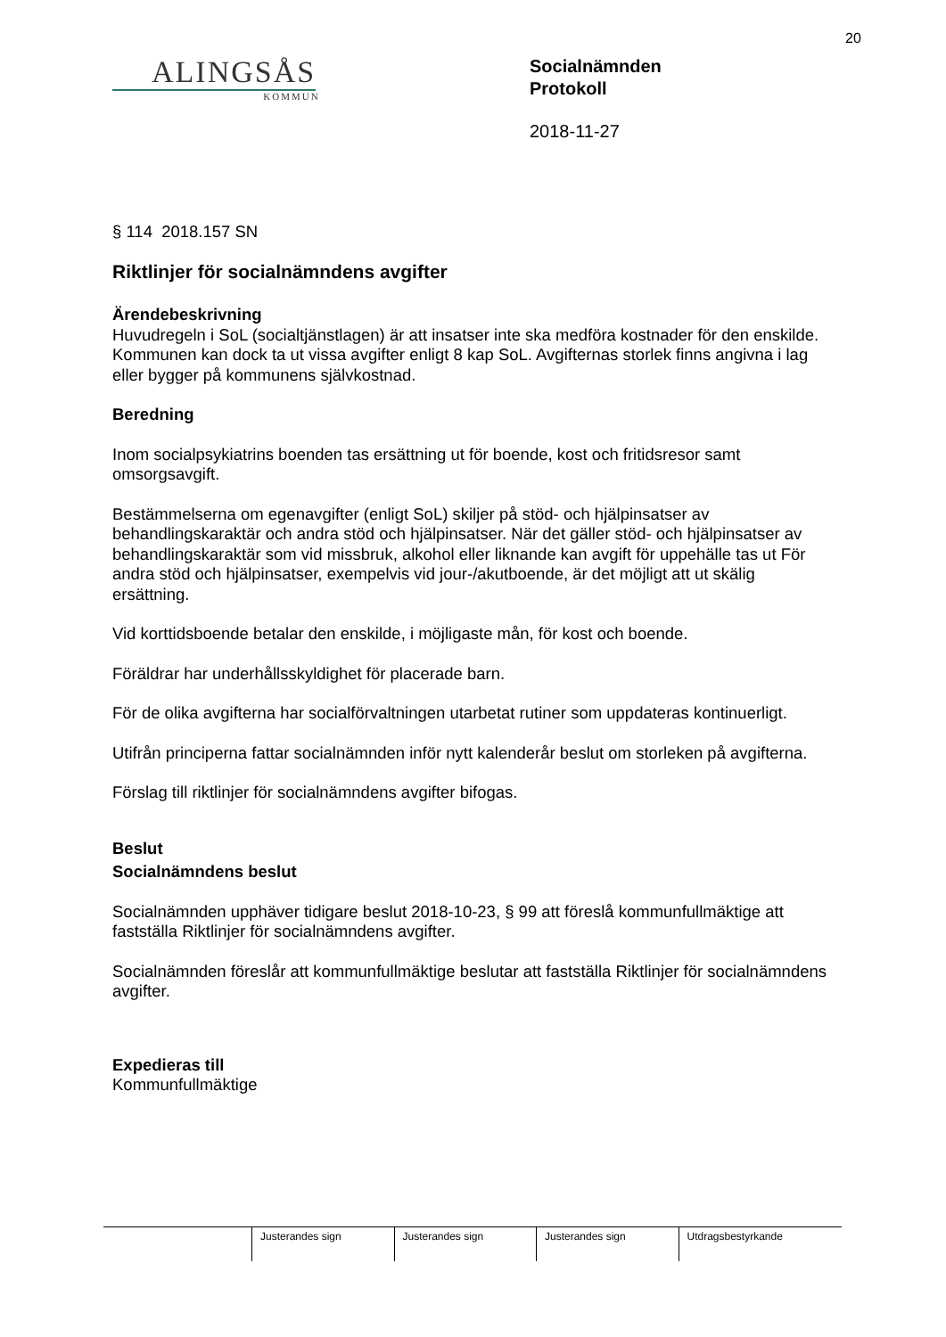20
ALINGSÅS
KOMMUN
Socialnämnden
Protokoll
2018-11-27
§ 114 2018.157 SN
Riktlinjer för socialnämndens avgifter
Ärendebeskrivning
Huvudregeln i SoL (socialtjänstlagen) är att insatser inte ska medföra kostnader för den enskilde. Kommunen kan dock ta ut vissa avgifter enligt 8 kap SoL. Avgifternas storlek finns angivna i lag eller bygger på kommunens självkostnad.
Beredning
Inom socialpsykiatrins boenden tas ersättning ut för boende, kost och fritidsresor samt omsorgsavgift.
Bestämmelserna om egenavgifter (enligt SoL) skiljer på stöd- och hjälpinsatser av behandlingskaraktär och andra stöd och hjälpinsatser. När det gäller stöd- och hjälpinsatser av behandlingskaraktär som vid missbruk, alkohol eller liknande kan avgift för uppehälle tas ut För andra stöd och hjälpinsatser, exempelvis vid jour-/akutboende, är det möjligt att ut skälig ersättning.
Vid korttidsboende betalar den enskilde, i möjligaste mån, för kost och boende.
Föräldrar har underhållsskyldighet för placerade barn.
För de olika avgifterna har socialförvaltningen utarbetat rutiner som uppdateras kontinuerligt.
Utifrån principerna fattar socialnämnden inför nytt kalenderår beslut om storleken på avgifterna.
Förslag till riktlinjer för socialnämndens avgifter bifogas.
Beslut
Socialnämndens beslut
Socialnämnden upphäver tidigare beslut 2018-10-23, § 99 att föreslå kommunfullmäktige att fastställa Riktlinjer för socialnämndens avgifter.
Socialnämnden föreslår att kommunfullmäktige beslutar att fastställa Riktlinjer för socialnämndens avgifter.
Expedieras till
Kommunfullmäktige
| | Justerandes sign | Justerandes sign | Justerandes sign | Utdragsbestyrkande |